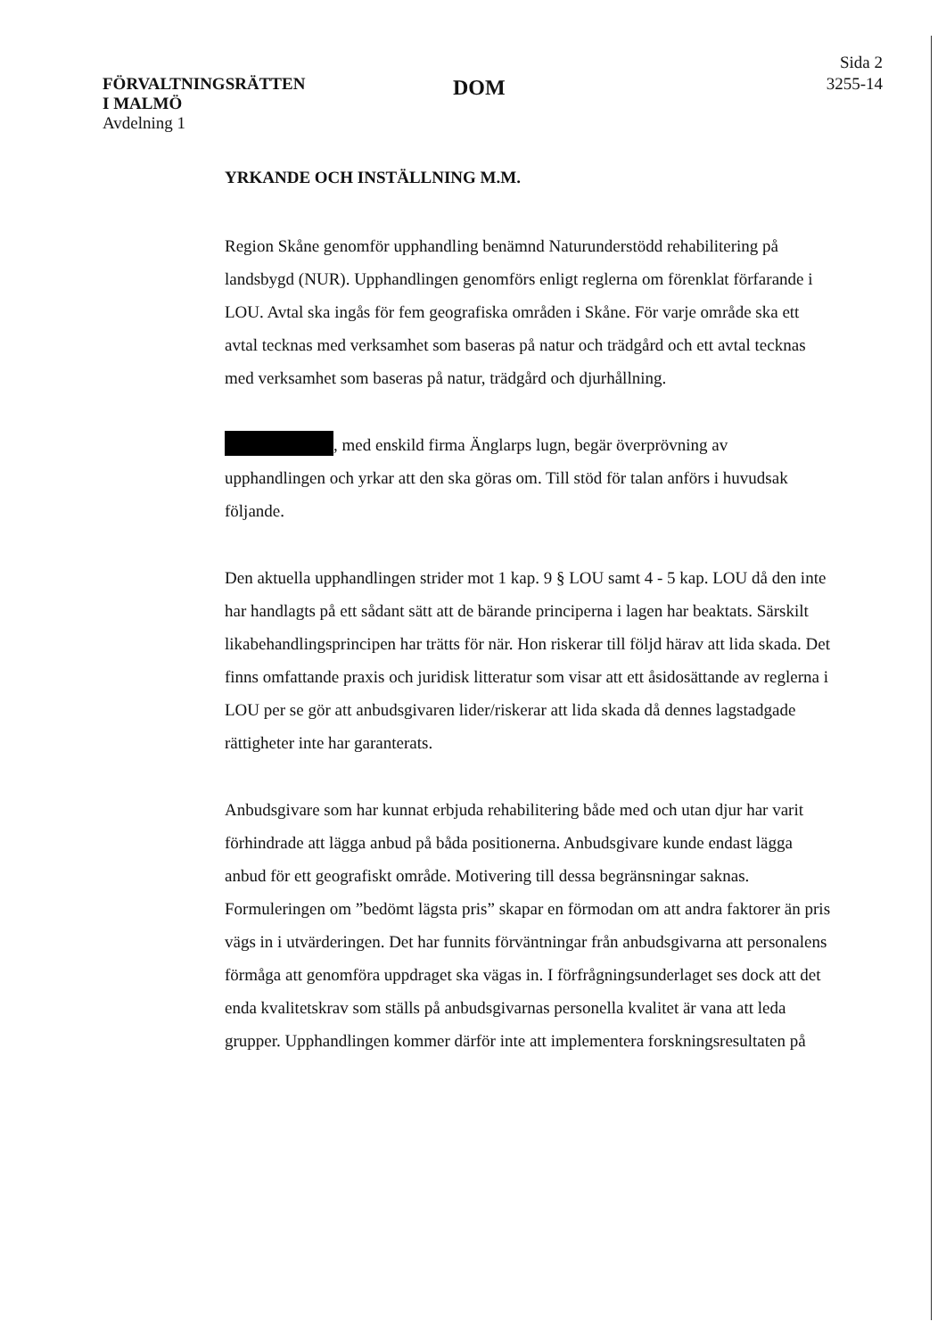FÖRVALTNINGSRÄTTEN
I MALMÖ
Avdelning 1
DOM
Sida 2
3255-14
YRKANDE OCH INSTÄLLNING M.M.
Region Skåne genomför upphandling benämnd Naturunderstödd rehabilitering på landsbygd (NUR). Upphandlingen genomförs enligt reglerna om förenklat förfarande i LOU. Avtal ska ingås för fem geografiska områden i Skåne. För varje område ska ett avtal tecknas med verksamhet som baseras på natur och trädgård och ett avtal tecknas med verksamhet som baseras på natur, trädgård och djurhållning.
, med enskild firma Änglarps lugn, begär överprövning av upphandlingen och yrkar att den ska göras om. Till stöd för talan anförs i huvudsak följande.
Den aktuella upphandlingen strider mot 1 kap. 9 § LOU samt 4 - 5 kap. LOU då den inte har handlagts på ett sådant sätt att de bärande principerna i lagen har beaktats. Särskilt likabehandlingsprincipen har trätts för när. Hon riskerar till följd härav att lida skada. Det finns omfattande praxis och juridisk litteratur som visar att ett åsidosättande av reglerna i LOU per se gör att anbudsgivaren lider/riskerar att lida skada då dennes lagstadgade rättigheter inte har garanterats.
Anbudsgivare som har kunnat erbjuda rehabilitering både med och utan djur har varit förhindrade att lägga anbud på båda positionerna. Anbudsgivare kunde endast lägga anbud för ett geografiskt område. Motivering till dessa begränsningar saknas. Formuleringen om ”bedömt lägsta pris” skapar en förmodan om att andra faktorer än pris vägs in i utvärderingen. Det har funnits förväntningar från anbudsgivarna att personalens förmåga att genomföra uppdraget ska vägas in. I förfrågningsunderlaget ses dock att det enda kvalitetskrav som ställs på anbudsgivarnas personella kvalitet är vana att leda grupper. Upphandlingen kommer därför inte att implementera forskningsresultaten på